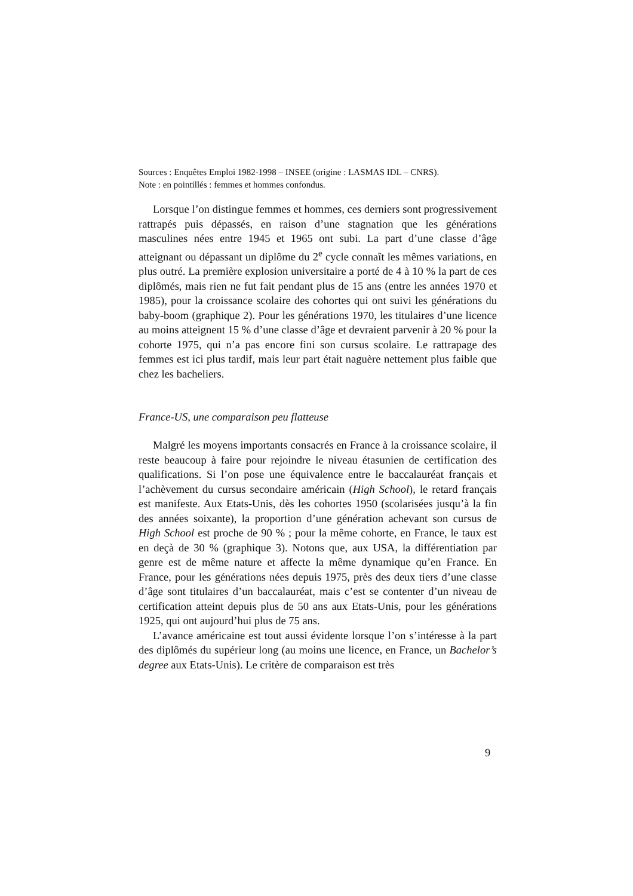Sources : Enquêtes Emploi 1982-1998 – INSEE (origine : LASMAS IDL – CNRS).
Note : en pointillés : femmes et hommes confondus.
Lorsque l’on distingue femmes et hommes, ces derniers sont progressivement rattrapés puis dépassés, en raison d’une stagnation que les générations masculines nées entre 1945 et 1965 ont subi. La part d’une classe d’âge atteignant ou dépassant un diplôme du 2<sup>e</sup> cycle connaît les mêmes variations, en plus outré. La première explosion universitaire a porté de 4 à 10 % la part de ces diplômés, mais rien ne fut fait pendant plus de 15 ans (entre les années 1970 et 1985), pour la croissance scolaire des cohortes qui ont suivi les générations du baby-boom (graphique 2). Pour les générations 1970, les titulaires d’une licence au moins atteignent 15 % d’une classe d’âge et devraient parvenir à 20 % pour la cohorte 1975, qui n’a pas encore fini son cursus scolaire. Le rattrapage des femmes est ici plus tardif, mais leur part était naguère nettement plus faible que chez les bacheliers.
France-US, une comparaison peu flatteuse
Malgré les moyens importants consacrés en France à la croissance scolaire, il reste beaucoup à faire pour rejoindre le niveau étasunien de certification des qualifications. Si l’on pose une équivalence entre le baccalauréat français et l’achèvement du cursus secondaire américain (High School), le retard français est manifeste. Aux Etats-Unis, dès les cohortes 1950 (scolarisées jusqu’à la fin des années soixante), la proportion d’une génération achevant son cursus de High School est proche de 90 % ; pour la même cohorte, en France, le taux est en deçà de 30 % (graphique 3). Notons que, aux USA, la différentiation par genre est de même nature et affecte la même dynamique qu’en France. En France, pour les générations nées depuis 1975, près des deux tiers d’une classe d’âge sont titulaires d’un baccalauréat, mais c’est se contenter d’un niveau de certification atteint depuis plus de 50 ans aux Etats-Unis, pour les générations 1925, qui ont aujourd’hui plus de 75 ans.
L’avance américaine est tout aussi évidente lorsque l’on s’intéresse à la part des diplômés du supérieur long (au moins une licence, en France, un Bachelor’s degree aux Etats-Unis). Le critère de comparaison est très
9